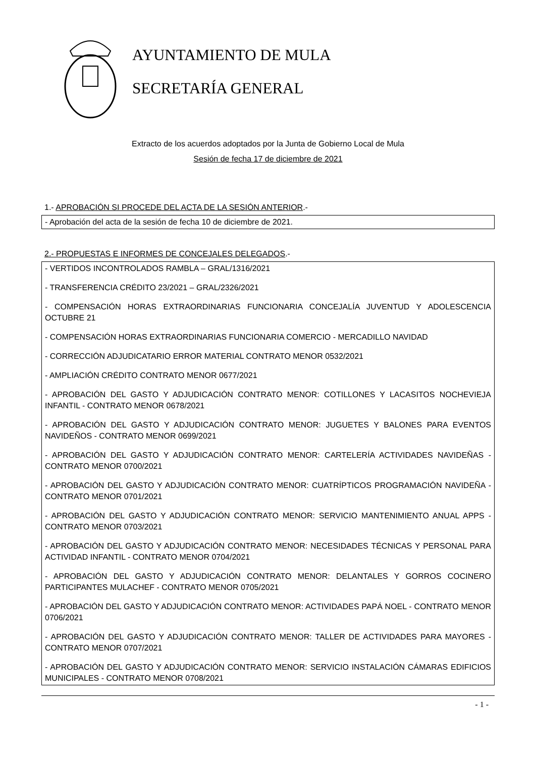AYUNTAMIENTO DE MULA
SECRETARÍA GENERAL
Extracto de los acuerdos adoptados por la Junta de Gobierno Local de Mula
Sesión de fecha 17 de diciembre de 2021
1.- APROBACIÓN SI PROCEDE DEL ACTA DE LA SESIÓN ANTERIOR.-
- Aprobación del acta de la sesión de fecha 10 de diciembre de 2021.
2.- PROPUESTAS E INFORMES DE CONCEJALES DELEGADOS.-
- VERTIDOS INCONTROLADOS RAMBLA – GRAL/1316/2021
- TRANSFERENCIA CRÉDITO 23/2021 – GRAL/2326/2021
- COMPENSACIÓN HORAS EXTRAORDINARIAS FUNCIONARIA CONCEJALÍA JUVENTUD Y ADOLESCENCIA OCTUBRE 21
- COMPENSACIÓN HORAS EXTRAORDINARIAS FUNCIONARIA COMERCIO - MERCADILLO NAVIDAD
- CORRECCIÓN ADJUDICATARIO ERROR MATERIAL CONTRATO MENOR 0532/2021
- AMPLIACIÓN CRÉDITO CONTRATO MENOR 0677/2021
- APROBACIÓN DEL GASTO Y ADJUDICACIÓN CONTRATO MENOR: COTILLONES Y LACASITOS NOCHEVIEJA INFANTIL - CONTRATO MENOR 0678/2021
- APROBACIÓN DEL GASTO Y ADJUDICACIÓN CONTRATO MENOR: JUGUETES Y BALONES PARA EVENTOS NAVIDEÑOS - CONTRATO MENOR 0699/2021
- APROBACIÓN DEL GASTO Y ADJUDICACIÓN CONTRATO MENOR: CARTELERÍA ACTIVIDADES NAVIDEÑAS - CONTRATO MENOR 0700/2021
- APROBACIÓN DEL GASTO Y ADJUDICACIÓN CONTRATO MENOR: CUATRÍPTICOS PROGRAMACIÓN NAVIDEÑA - CONTRATO MENOR 0701/2021
- APROBACIÓN DEL GASTO Y ADJUDICACIÓN CONTRATO MENOR: SERVICIO MANTENIMIENTO ANUAL APPS - CONTRATO MENOR 0703/2021
- APROBACIÓN DEL GASTO Y ADJUDICACIÓN CONTRATO MENOR: NECESIDADES TÉCNICAS Y PERSONAL PARA ACTIVIDAD INFANTIL - CONTRATO MENOR 0704/2021
- APROBACIÓN DEL GASTO Y ADJUDICACIÓN CONTRATO MENOR: DELANTALES Y GORROS COCINERO PARTICIPANTES MULACHEF - CONTRATO MENOR 0705/2021
- APROBACIÓN DEL GASTO Y ADJUDICACIÓN CONTRATO MENOR: ACTIVIDADES PAPÁ NOEL - CONTRATO MENOR 0706/2021
- APROBACIÓN DEL GASTO Y ADJUDICACIÓN CONTRATO MENOR: TALLER DE ACTIVIDADES PARA MAYORES - CONTRATO MENOR 0707/2021
- APROBACIÓN DEL GASTO Y ADJUDICACIÓN CONTRATO MENOR: SERVICIO INSTALACIÓN CÁMARAS EDIFICIOS MUNICIPALES - CONTRATO MENOR 0708/2021
- 1 -